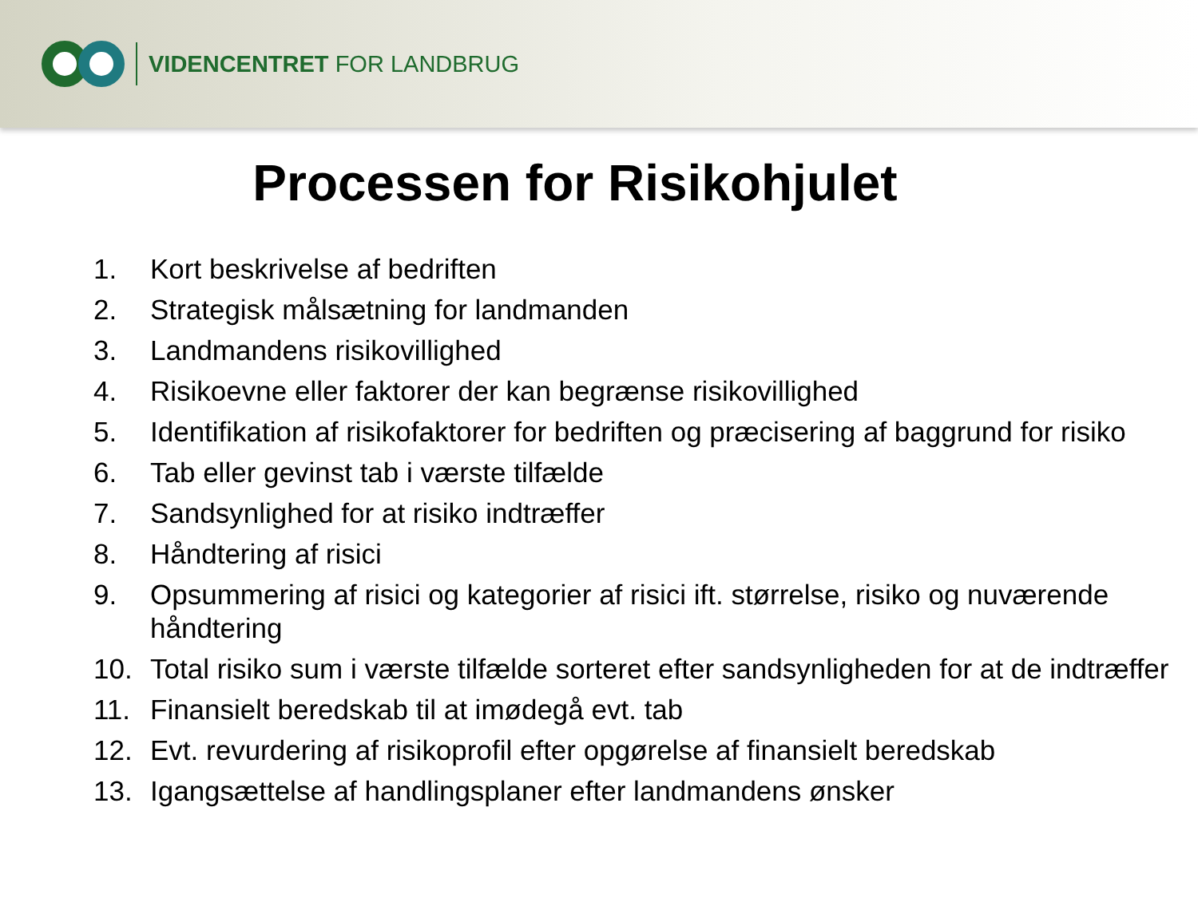VIDENCENTRET FOR LANDBRUG
Processen for Risikohjulet
1. Kort beskrivelse af bedriften
2. Strategisk målsætning for landmanden
3. Landmandens risikovillighed
4. Risikoevne eller faktorer der kan begrænse risikovillighed
5. Identifikation af risikofaktorer for bedriften og præcisering af baggrund for risiko
6. Tab eller gevinst tab i værste tilfælde
7. Sandsynlighed for at risiko indtræffer
8. Håndtering af risici
9. Opsummering af risici og kategorier af risici ift. størrelse, risiko og nuværende håndtering
10. Total risiko sum i værste tilfælde sorteret efter sandsynligheden for at de indtræffer
11. Finansielt beredskab til at imødegå evt. tab
12. Evt. revurdering af risikoprofil efter opgørelse af finansielt beredskab
13. Igangsættelse af handlingsplaner efter landmandens ønsker